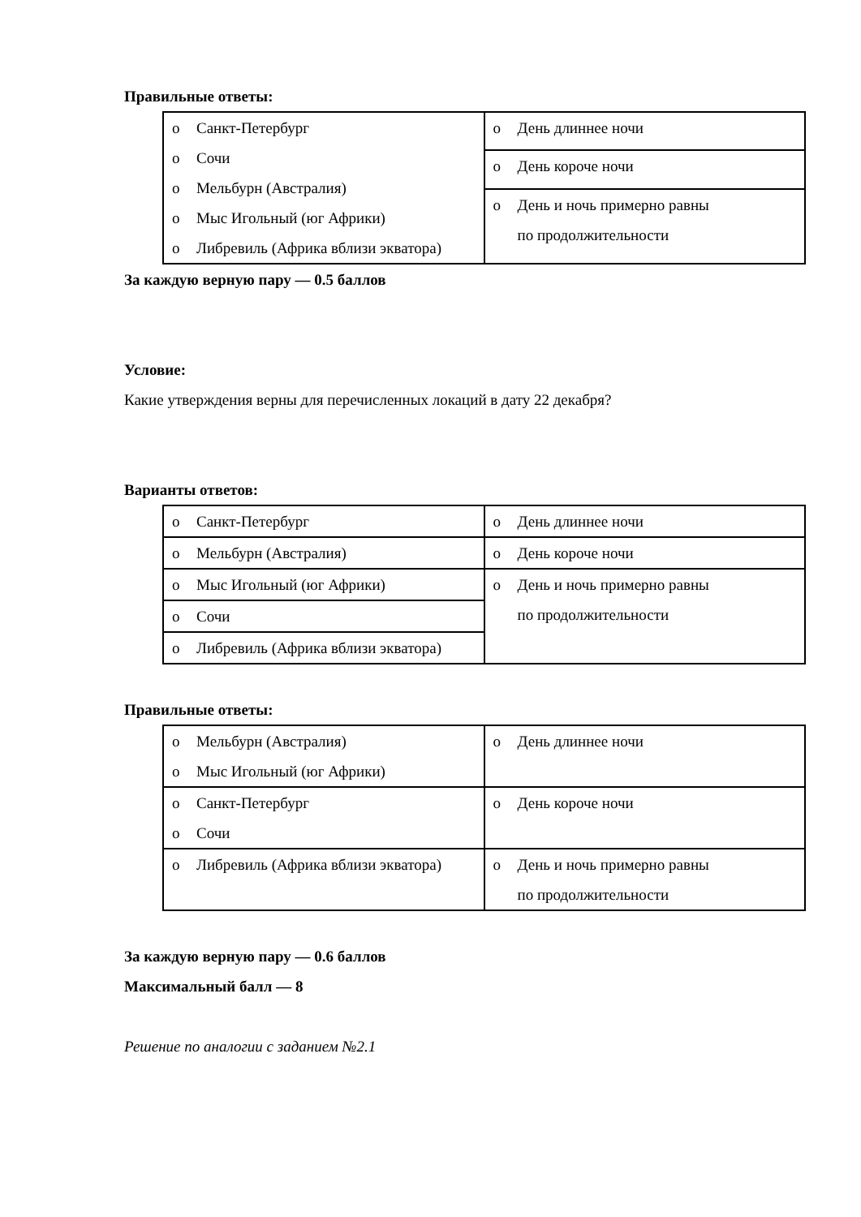Правильные ответы:
| o Санкт-Петербург o Сочи o Мельбурн (Австралия) o Мыс Игольный (юг Африки) o Либревиль (Африка вблизи экватора) | o День длиннее ночи |
| | o День короче ночи |
| | o День и ночь примерно равны по продолжительности |
За каждую верную пару — 0.5 баллов
Условие:
Какие утверждения верны для перечисленных локаций в дату 22 декабря?
Варианты ответов:
| o Санкт-Петербург | o День длиннее ночи |
| o Мельбурн (Австралия) | o День короче ночи |
| o Мыс Игольный (юг Африки) | o День и ночь примерно равны по продолжительности |
| o Сочи | |
| o Либревиль (Африка вблизи экватора) | |
Правильные ответы:
| o Мельбурн (Австралия) o Мыс Игольный (юг Африки) | o День длиннее ночи |
| o Санкт-Петербург o Сочи | o День короче ночи |
| o Либревиль (Африка вблизи экватора) | o День и ночь примерно равны по продолжительности |
За каждую верную пару — 0.6 баллов
Максимальный балл — 8
Решение по аналогии с заданием №2.1